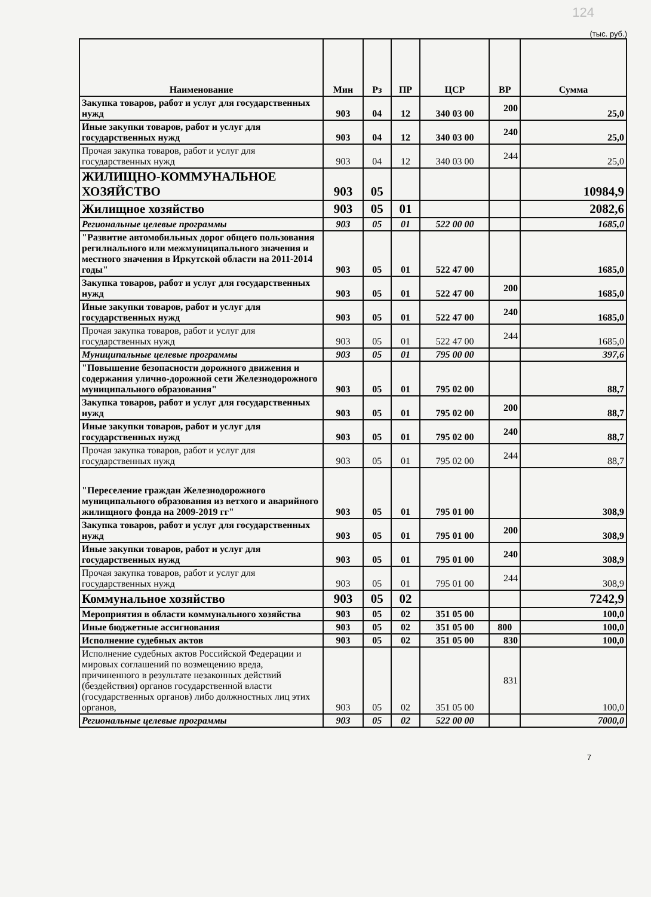124
(тыс. руб.)
| Наименование | Мин | Рз | ПР | ЦСР | ВР | Сумма |
| --- | --- | --- | --- | --- | --- | --- |
| Закупка товаров, работ и услуг для государственных нужд | 903 | 04 | 12 | 340 03 00 | 200 | 25,0 |
| Иные закупки товаров, работ и услуг для государственных нужд | 903 | 04 | 12 | 340 03 00 | 240 | 25,0 |
| Прочая закупка товаров, работ и услуг для государственных нужд | 903 | 04 | 12 | 340 03 00 | 244 | 25,0 |
| ЖИЛИЩНО-КОММУНАЛЬНОЕ ХОЗЯЙСТВО | 903 | 05 | | | | 10984,9 |
| Жилищное хозяйство | 903 | 05 | 01 | | | 2082,6 |
| Региональные целевые программы | 903 | 05 | 01 | 522 00 00 | | 1685,0 |
| "Развитие автомобильных дорог общего пользования регилнального или межмуниципального значения и местного значения в Иркутской области на 2011-2014 годы" | 903 | 05 | 01 | 522 47 00 | | 1685,0 |
| Закупка товаров, работ и услуг для государственных нужд | 903 | 05 | 01 | 522 47 00 | 200 | 1685,0 |
| Иные закупки товаров, работ и услуг для государственных нужд | 903 | 05 | 01 | 522 47 00 | 240 | 1685,0 |
| Прочая закупка товаров, работ и услуг для государственных нужд | 903 | 05 | 01 | 522 47 00 | 244 | 1685,0 |
| Муниципальные целевые программы | 903 | 05 | 01 | 795 00 00 | | 397,6 |
| "Повышение безопасности дорожного движения и содержания улично-дорожной сети Железнодорожного муниципального образования" | 903 | 05 | 01 | 795 02 00 | | 88,7 |
| Закупка товаров, работ и услуг для государственных нужд | 903 | 05 | 01 | 795 02 00 | 200 | 88,7 |
| Иные закупки товаров, работ и услуг для государственных нужд | 903 | 05 | 01 | 795 02 00 | 240 | 88,7 |
| Прочая закупка товаров, работ и услуг для государственных нужд | 903 | 05 | 01 | 795 02 00 | 244 | 88,7 |
| "Переселение граждан Железнодорожного муниципального образования из ветхого и аварийного жилищного фонда на 2009-2019 гг" | 903 | 05 | 01 | 795 01 00 | | 308,9 |
| Закупка товаров, работ и услуг для государственных нужд | 903 | 05 | 01 | 795 01 00 | 200 | 308,9 |
| Иные закупки товаров, работ и услуг для государственных нужд | 903 | 05 | 01 | 795 01 00 | 240 | 308,9 |
| Прочая закупка товаров, работ и услуг для государственных нужд | 903 | 05 | 01 | 795 01 00 | 244 | 308,9 |
| Коммунальное хозяйство | 903 | 05 | 02 | | | 7242,9 |
| Мероприятия в области коммунального хозяйства | 903 | 05 | 02 | 351 05 00 | | 100,0 |
| Иные бюджетные ассигнования | 903 | 05 | 02 | 351 05 00 | 800 | 100,0 |
| Исполнение судебных актов | 903 | 05 | 02 | 351 05 00 | 830 | 100,0 |
| Исполнение судебных актов Российской Федерации и мировых соглашений по возмещению вреда, причиненного в результате незаконных действий (бездействия) органов государственной власти (государственных органов) либо должностных лиц этих органов, | 903 | 05 | 02 | 351 05 00 | 831 | 100,0 |
| Региональные целевые программы | 903 | 05 | 02 | 522 00 00 | | 7000,0 |
7